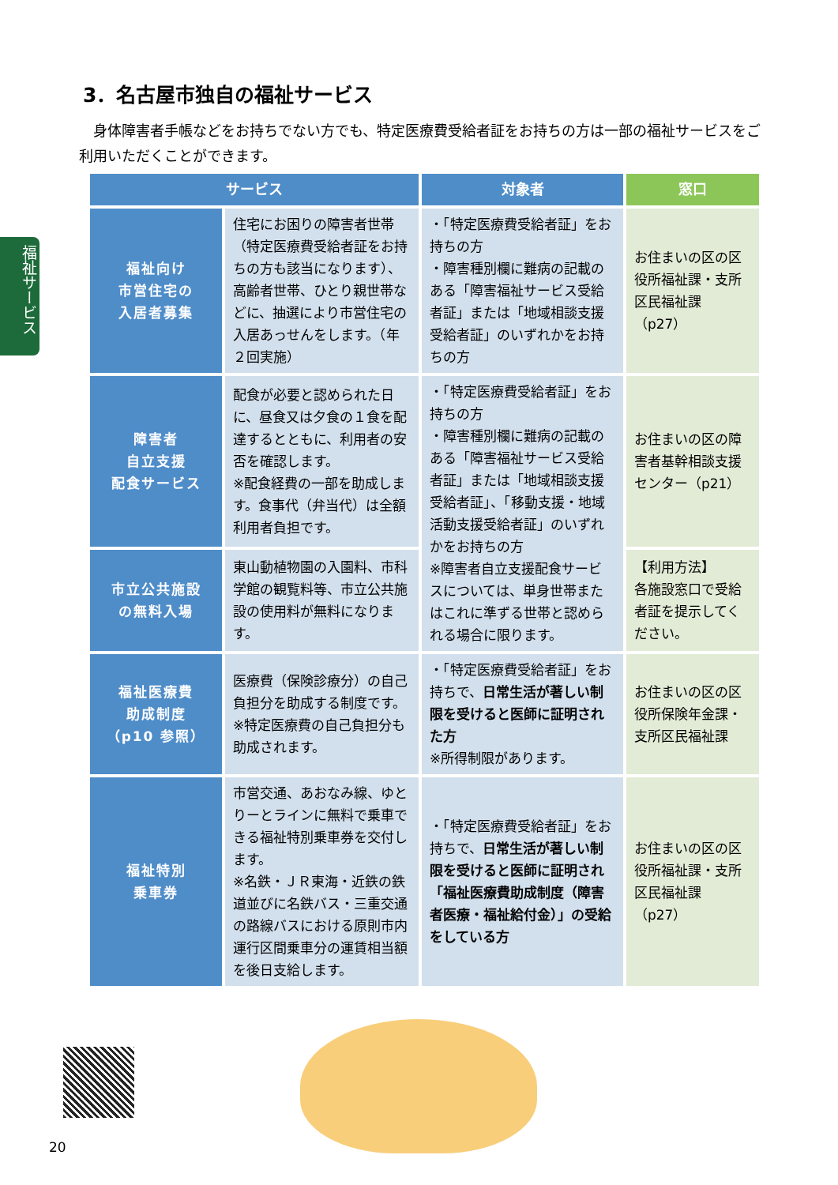福祉サービス
3．名古屋市独自の福祉サービス
　身体障害者手帳などをお持ちでない方でも、特定医療費受給者証をお持ちの方は一部の福祉サービスをご利用いただくことができます。
| サービス | | 対象者 | 窓口 |
| --- | --- | --- | --- |
| 福祉向け 市営住宅の 入居者募集 | 住宅にお困りの障害者世帯（特定医療費受給者証をお持ちの方も該当になります）、高齢者世帯、ひとり親世帯などに、抽選により市営住宅の入居あっせんをします。（年２回実施） | ・「特定医療費受給者証」をお持ちの方 ・障害種別欄に難病の記載のある「障害福祉サービス受給者証」または「地域相談支援受給者証」のいずれかをお持ちの方 | お住まいの区の区役所福祉課・支所区民福祉課（p27） |
| 障害者 自立支援 配食サービス | 配食が必要と認められた日に、昼食又は夕食の１食を配達するとともに、利用者の安否を確認します。 ※配食経費の一部を助成します。食事代（弁当代）は全額利用者負担です。 | ・「特定医療費受給者証」をお持ちの方 ・障害種別欄に難病の記載のある「障害福祉サービス受給者証」または「地域相談支援受給者証」、「移動支援・地域活動支援受給者証」のいずれかをお持ちの方 ※障害者自立支援配食サービスについては、単身世帯またはこれに準ずる世帯と認められる場合に限ります。 | お住まいの区の障害者基幹相談支援センター（p21） |
| 市立公共施設 の無料入場 | 東山動植物園の入園料、市科学館の観覧料等、市立公共施設の使用料が無料になります。 | | 【利用方法】 各施設窓口で受給者証を提示してください。 |
| 福祉医療費 助成制度 （p10 参照） | 医療費（保険診療分）の自己負担分を助成する制度です。 ※特定医療費の自己負担分も助成されます。 | ・「特定医療費受給者証」をお持ちで、 日常生活が著しい制限を受けると医師に証明された方 ※所得制限があります。 | お住まいの区の区役所保険年金課・支所区民福祉課 |
| 福祉特別 乗車券 | 市営交通、あおなみ線、ゆとりーとラインに無料で乗車できる福祉特別乗車券を交付します。 ※名鉄・ＪＲ東海・近鉄の鉄道並びに名鉄バス・三重交通の路線バスにおける原則市内運行区間乗車分の運賃相当額を後日支給します。 | ・「特定医療費受給者証」をお持ちで、 日常生活が著しい制限を受けると医師に証明され「福祉医療費助成制度（障害者医療・福祉給付金）」の受給をしている方 | お住まいの区の区役所福祉課・支所区民福祉課（p27） |
20